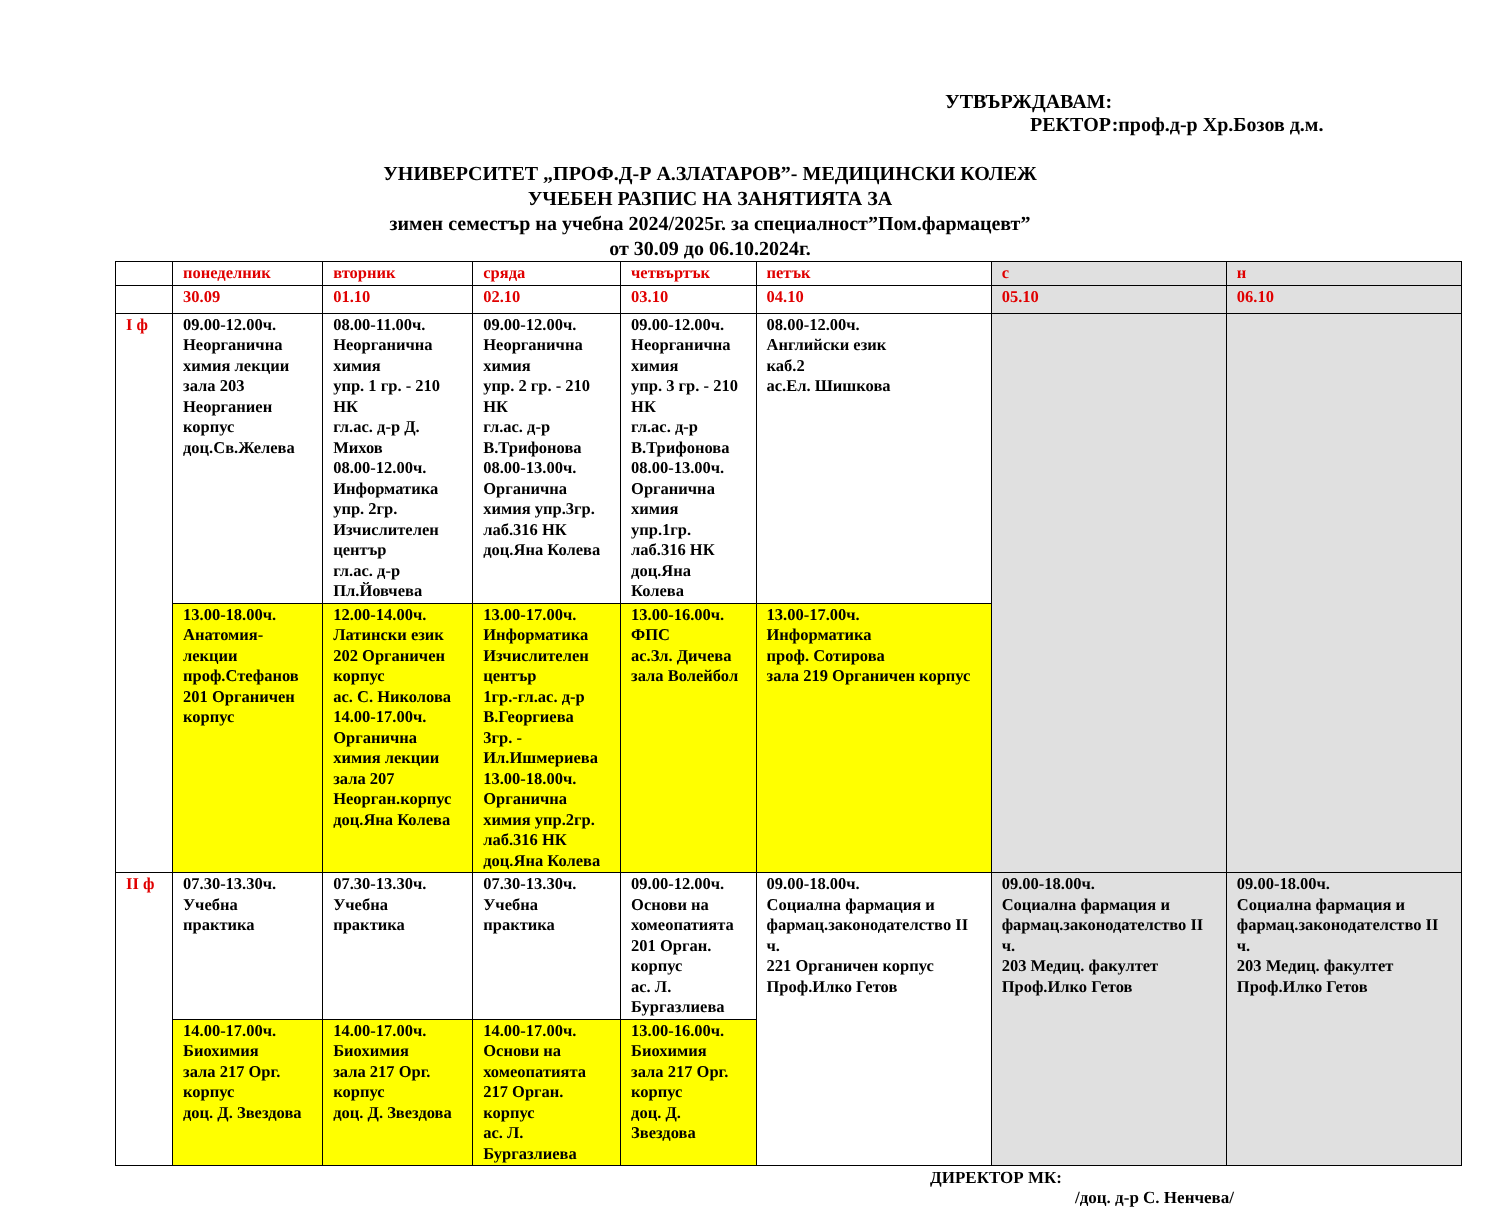УТВЪРЖДАВАМ:
РЕКТОР:проф.д-р Хр.Бозов д.м.
УНИВЕРСИТЕТ „ПРОФ.Д-Р А.ЗЛАТАРОВ”- МЕДИЦИНСКИ КОЛЕЖ
УЧЕБЕН РАЗПИС НА ЗАНЯТИЯТА ЗА
зимен семестър на учебна 2024/2025г. за специалност”Пом.фармацевт”
от 30.09 до 06.10.2024г.
| | понеделник | вторник | сряда | четвъртък | петък | с | н |
| | 30.09 | 01.10 | 02.10 | 03.10 | 04.10 | 05.10 | 06.10 |
| I ф | 09.00-12.00ч. Неорганична химия лекции зала 203 Неорганиен корпус доц.Св.Желева | 08.00-11.00ч. Неорганична химия упр. 1 гр. - 210 НК гл.ас. д-р Д. Михов 08.00-12.00ч. Информатика упр. 2гр. Изчислителен център гл.ас. д-р Пл.Йовчева | 09.00-12.00ч. Неорганична химия упр. 2 гр. - 210 НК гл.ас. д-р В.Трифонова 08.00-13.00ч. Органична химия упр.3гр. лаб.316 НК доц.Яна Колева | 09.00-12.00ч. Неорганична химия упр. 3 гр. - 210 НК гл.ас. д-р В.Трифонова 08.00-13.00ч. Органична химия упр.1гр. лаб.316 НК доц.Яна Колева | 08.00-12.00ч. Английски език каб.2 ас.Ел. Шишкова | | |
| | 13.00-18.00ч. Анатомия-лекции проф.Стефанов 201 Органичен корпус | 12.00-14.00ч. Латински език 202 Органичен корпус ас. С. Николова 14.00-17.00ч. Органична химия лекции зала 207 Неорган.корпус доц.Яна Колева | 13.00-17.00ч. Информатика Изчислителен център 1гр.-гл.ас. д-р В.Георгиева 3гр. - Ил.Ишмериева 13.00-18.00ч. Органична химия упр.2гр. лаб.316 НК доц.Яна Колева | 13.00-16.00ч. ФПС ас.Зл. Дичева зала Волейбол | 13.00-17.00ч. Информатика проф. Сотирова зала 219 Органичен корпус | | |
| II ф | 07.30-13.30ч. Учебна практика | 07.30-13.30ч. Учебна практика | 07.30-13.30ч. Учебна практика | 09.00-12.00ч. Основи на хомеопатията 201 Орган. корпус ас. Л. Бургазлиева | 09.00-18.00ч. Социална фармация и фармац.законодателство II ч. 221 Органичен корпус Проф.Илко Гетов | 09.00-18.00ч. Социална фармация и фармац.законодателство II ч. 203 Медиц. факултет Проф.Илко Гетов | 09.00-18.00ч. Социална фармация и фармац.законодателство II ч. 203 Медиц. факултет Проф.Илко Гетов |
| | 14.00-17.00ч. Биохимия зала 217 Орг. корпус доц. Д. Звездова | 14.00-17.00ч. Биохимия зала 217 Орг. корпус доц. Д. Звездова | 14.00-17.00ч. Основи на хомеопатията 217 Орган. корпус ас. Л. Бургазлиева | 13.00-16.00ч. Биохимия зала 217 Орг. корпус доц. Д. Звездова | | | |
ДИРЕКТОР МК:
/доц. д-р С. Ненчева/